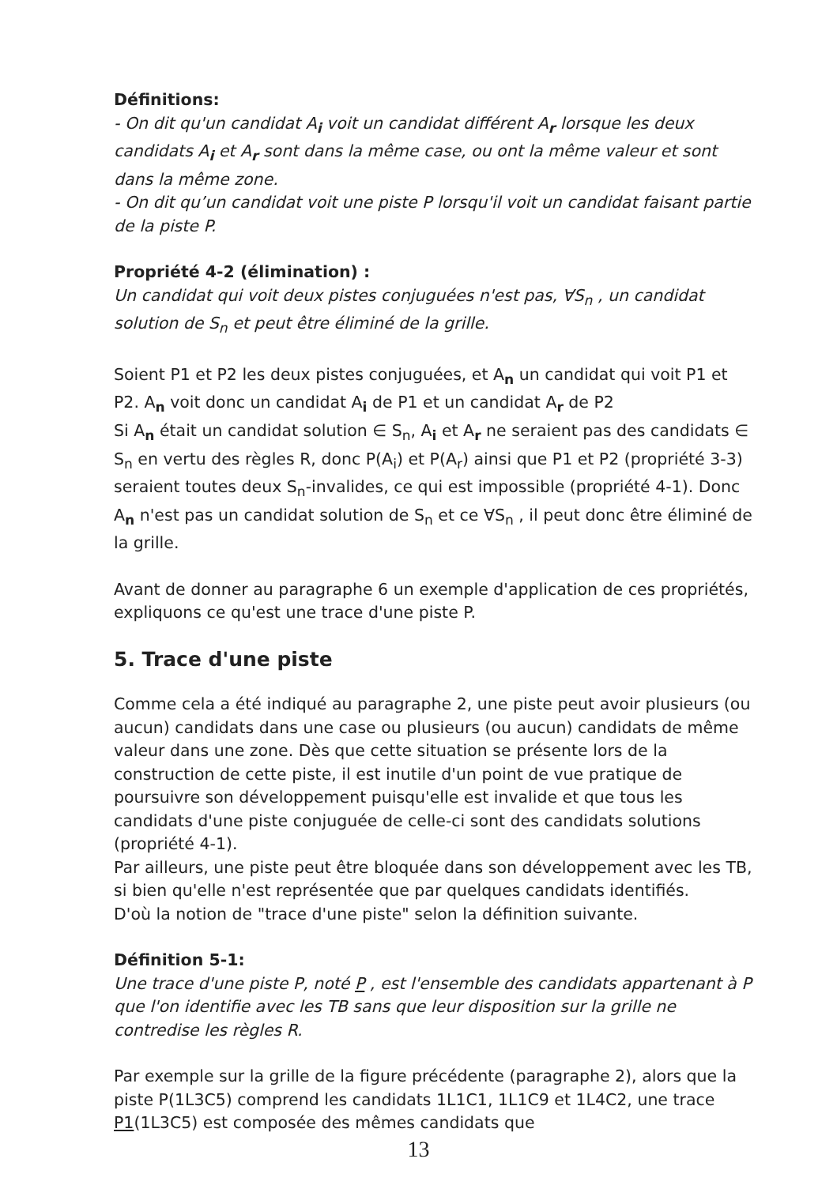Définitions:
- On dit qu'un candidat A<sub>i</sub> voit un candidat différent A<sub>r</sub> lorsque les deux candidats A<sub>i</sub> et A<sub>r</sub> sont dans la même case, ou ont la même valeur et sont dans la même zone.
- On dit qu’un candidat voit une piste P lorsqu'il voit un candidat faisant partie de la piste P.
Propriété 4-2 (élimination) :
Un candidat qui voit deux pistes conjuguées n'est pas, ∀S<sub>n</sub> , un candidat solution de S<sub>n</sub> et peut être éliminé de la grille.
Soient P1 et P2 les deux pistes conjuguées, et A<sub>n</sub> un candidat qui voit P1 et P2. A<sub>n</sub> voit donc un candidat A<sub>i</sub> de P1 et un candidat A<sub>r</sub> de P2
Si A<sub>n</sub> était un candidat solution ∈ S<sub>n</sub>, A<sub>i</sub> et A<sub>r</sub> ne seraient pas des candidats ∈ S<sub>n</sub> en vertu des règles R, donc P(A<sub>i</sub>) et P(A<sub>r</sub>) ainsi que P1 et P2 (propriété 3-3) seraient toutes deux S<sub>n</sub>-invalides, ce qui est impossible (propriété 4-1). Donc A<sub>n</sub> n'est pas un candidat solution de S<sub>n</sub> et ce ∀S<sub>n</sub> , il peut donc être éliminé de la grille.
Avant de donner au paragraphe 6 un exemple d'application de ces propriétés, expliquons ce qu'est une trace d'une piste P.
5. Trace d'une piste
Comme cela a été indiqué au paragraphe 2, une piste peut avoir plusieurs (ou aucun) candidats dans une case ou plusieurs (ou aucun) candidats de même valeur dans une zone. Dès que cette situation se présente lors de la construction de cette piste, il est inutile d'un point de vue pratique de poursuivre son développement puisqu'elle est invalide et que tous les candidats d'une piste conjuguée de celle-ci sont des candidats solutions (propriété 4-1).
Par ailleurs, une piste peut être bloquée dans son développement avec les TB, si bien qu'elle n'est représentée que par quelques candidats identifiés.
D'où la notion de "trace d'une piste" selon la définition suivante.
Définition 5-1:
Une trace d'une piste P, noté P , est l'ensemble des candidats appartenant à P que l'on identifie avec les TB sans que leur disposition sur la grille ne contredise les règles R.
Par exemple sur la grille de la figure précédente (paragraphe 2), alors que la piste P(1L3C5) comprend les candidats 1L1C1, 1L1C9 et 1L4C2, une trace P1(1L3C5) est composée des mêmes candidats que
13